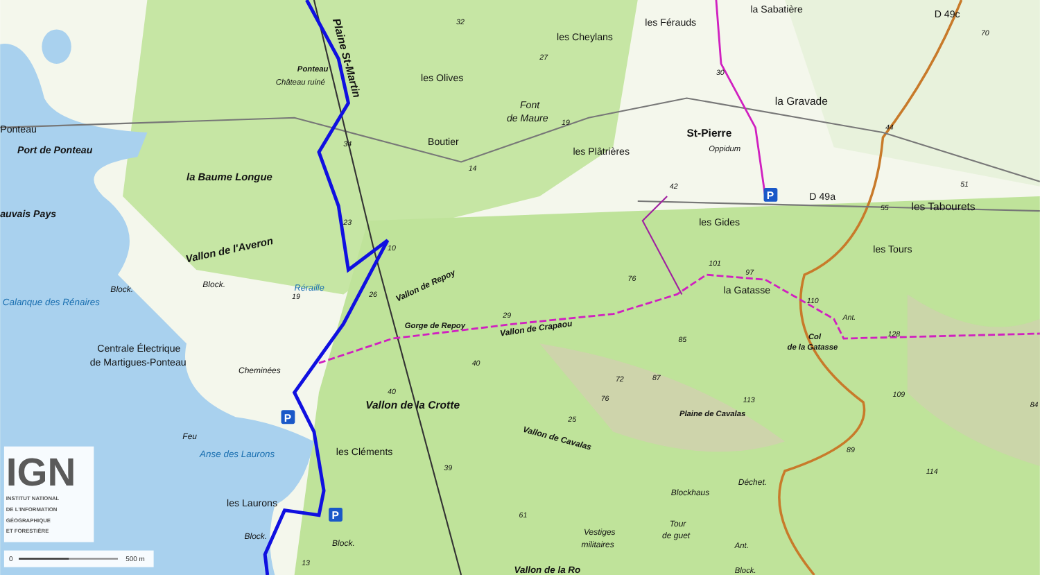la Sabatière
D 49c
32
les Férauds
70
les Cheylans
27
Ponteau
30
les Olives
Château ruiné
la Gravade
Font
de Maure
19
Ponteau
St-Pierre
44
Boutier
34
Oppidum
Port de Ponteau
les Plâtrières
14
la Baume Longue
42
51
D 49a
55
les Tabourets
auvais Pays
les Gides
23
Vallon de l'Averon
les Tours
10
101
97
Vallon de Repoy
76
Block.
Block.
la Gatasse
Réraille
Calanque des Rénaires
26
19
110
29
Ant.
Gorge de Repoy
Vallon de Crapaou
128
Col
85
de la Gatasse
Centrale Électrique
de Martigues-Ponteau
40
Cheminées
72
87
40
76
113
109
Vallon de la Crotte
Plaine de Cavalas
84
25
Vallon de Cavalas
Feu
89
les Cléments
Anse des Laurons
39
114
Déchet.
Blockhaus
les Laurons
61
Tour
Vestiges
de guet
Block.
Block.
militaires
Ant.
13
Vallon de la Ro
Block.
Plaine St-Martin
P
P
P
IGN
INSTITUT NATIONAL
DE L'INFORMATION
GÉOGRAPHIQUE
ET FORESTIÈRE
0
500 m